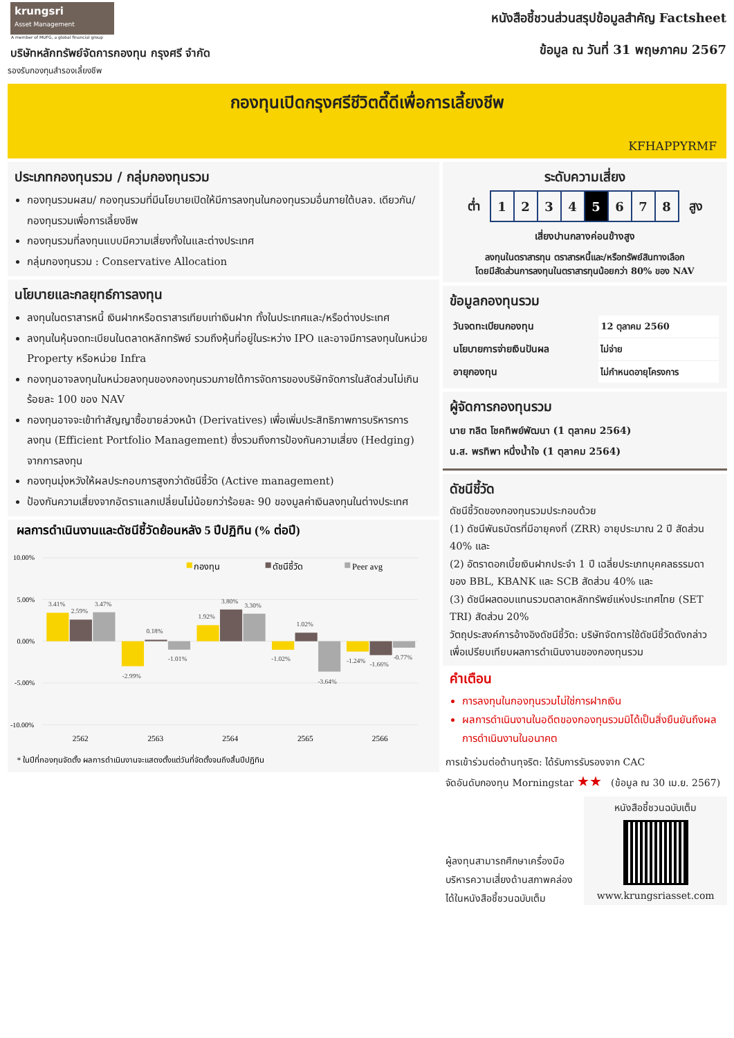krungsri
Asset Management
A member of MUFG, a global financial group
บริษัทหลักทรัพย์จัดการกองทุน กรุงศรี จำกัด
รองรับกองทุนสำรองเลี้ยงชีพ
หนังสือชี้ชวนส่วนสรุปข้อมูลสำคัญ Factsheet
ข้อมูล ณ วันที่ 31 พฤษภาคม 2567
กองทุนเปิดกรุงศรีชีวิตดี๊ดีเพื่อการเลี้ยงชีพ
KFHAPPYRMF
ประเภทกองทุนรวม / กลุ่มกองทุนรวม
กองทุนรวมผสม/ กองทุนรวมที่มีนโยบายเปิดให้มีการลงทุนในกองทุนรวมอื่นภายใต้บลจ. เดียวกัน/ กองทุนรวมเพื่อการเลี้ยงชีพ
กองทุนรวมที่ลงทุนแบบมีความเสี่ยงทั้งในและต่างประเทศ
กลุ่มกองทุนรวม : Conservative Allocation
นโยบายและกลยุทธ์การลงทุน
ลงทุนในตราสารหนี้ เงินฝากหรือตราสารเทียบเท่าเงินฝาก ทั้งในประเทศและ/หรือต่างประเทศ
ลงทุนในหุ้นจดทะเบียนในตลาดหลักทรัพย์ รวมถึงหุ้นที่อยู่ในระหว่าง IPO และอาจมีการลงทุนในหน่วย Property หรือหน่วย Infra
กองทุนอาจลงทุนในหน่วยลงทุนของกองทุนรวมภายใต้การจัดการของบริษัทจัดการในสัดส่วนไม่เกินร้อยละ 100 ของ NAV
กองทุนอาจจะเข้าทำสัญญาซื้อขายล่วงหน้า (Derivatives) เพื่อเพิ่มประสิทธิภาพการบริหารการลงทุน (Efficient Portfolio Management) ซึ่งรวมถึงการป้องกันความเสี่ยง (Hedging) จากการลงทุน
กองทุนมุ่งหวังให้ผลประกอบการสูงกว่าดัชนีชี้วัด (Active management)
ป้องกันความเสี่ยงจากอัตราแลกเปลี่ยนไม่น้อยกว่าร้อยละ 90 ของมูลค่าเงินลงทุนในต่างประเทศ
ผลการดำเนินงานและดัชนีชี้วัดย้อนหลัง 5 ปีปฏิทิน (% ต่อปี)
10.00%
5.00%
0.00%
-5.00%
-10.00%
กองทุน
ดัชนีชี้วัด
Peer avg
3.41%
2.59%
3.47%
-2.99%
0.18%
-1.01%
1.92%
3.80%
3.30%
-1.02%
1.02%
-3.64%
-1.24%
-1.66%
-0.77%
2562
2563
2564
2565
2566
* ในปีที่กองทุนจัดตั้ง ผลการดำเนินงานจะแสดงตั้งแต่วันที่จัดตั้งจนถึงสิ้นปีปฏิทิน
ระดับความเสี่ยง
ต่ำ
| 1 | 2 | 3 | 4 | 5 | 6 | 7 | 8 |
สูง
เสี่ยงปานกลางค่อนข้างสูง
ลงทุนในตราสารทุน ตราสารหนี้และ/หรือทรัพย์สินทางเลือก
โดยมีสัดส่วนการลงทุนในตราสารทุนน้อยกว่า 80% ของ NAV
ข้อมูลกองทุนรวม
| วันจดทะเบียนกองทุน | 12 ตุลาคม 2560 |
| นโยบายการจ่ายเงินปันผล | ไม่จ่าย |
| อายุกองทุน | ไม่กำหนดอายุโครงการ |
ผู้จัดการกองทุนรวม
นาย ฑลิต โชคทิพย์พัฒนา (1 ตุลาคม 2564)
น.ส. พรทิพา หนึ่งน้ำใจ (1 ตุลาคม 2564)
ดัชนีชี้วัด
ดัชนีชี้วัดของกองทุนรวมประกอบด้วย
(1) ดัชนีพันธบัตรที่มีอายุคงที่ (ZRR) อายุประมาณ 2 ปี สัดส่วน 40% และ
(2) อัตราดอกเบี้ยเงินฝากประจำ 1 ปี เฉลี่ยประเภทบุคคลธรรมดาของ BBL, KBANK และ SCB สัดส่วน 40% และ
(3) ดัชนีผลตอบแทนรวมตลาดหลักทรัพย์แห่งประเทศไทย (SET TRI) สัดส่วน 20%
วัตถุประสงค์การอ้างอิงดัชนีชี้วัด: บริษัทจัดการใช้ดัชนีชี้วัดดังกล่าวเพื่อเปรียบเทียบผลการดำเนินงานของกองทุนรวม
คำเตือน
การลงทุนในกองทุนรวมไม่ใช่การฝากเงิน
ผลการดำเนินงานในอดีตของกองทุนรวมมิได้เป็นสิ่งยืนยันถึงผลการดำเนินงานในอนาคต
การเข้าร่วมต่อต้านทุจริต: ได้รับการรับรองจาก CAC
จัดอันดับกองทุน Morningstar ★★ (ข้อมูล ณ 30 เม.ย. 2567)
ผู้ลงทุนสามารถศึกษาเครื่องมือบริหารความเสี่ยงด้านสภาพคล่องได้ในหนังสือชี้ชวนฉบับเต็ม
หนังสือชี้ชวนฉบับเต็ม
www.krungsriasset.com